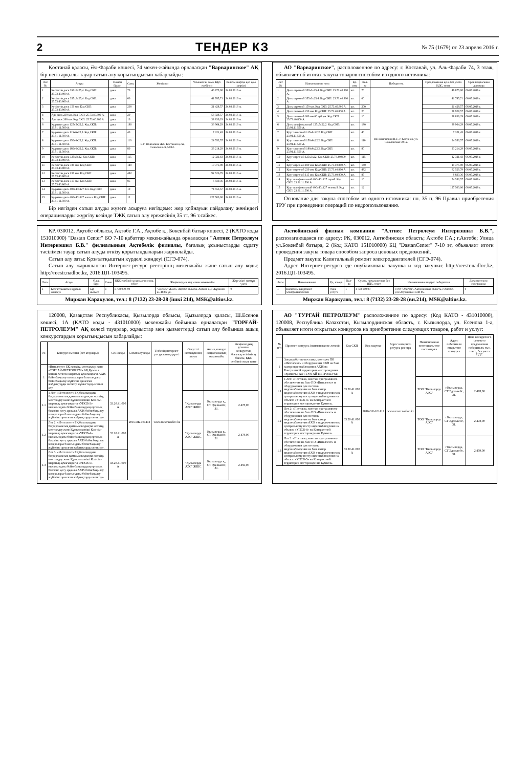2 ТЕНДЕР КЗ № 75 (1679) от 23 апреля 2016 г.
Қостанай қаласы, Әл-Фараби көшесі, 74 мекен-жайында орналасқан "Варваринское" АҚ бір негіз арқылы тауар сатып алу қорытындысын хабарлайды:
| Лот № | Атауы | Өлшем бірлігі | Саны | Жеңімпаз | Ұсынылған сома, ҚҚС есебінсіз | Келісім-шартқа қол қою мерзімі |
| --- | --- | --- | --- | --- | --- | --- |
| 1 | Кесілетін диск 350х3х25,4. Код СКП: 25.73.40.800 А. | дана | 70 | В.Г. Шипилкин ЖК, Қостанай қ-сы, Соколов к-сі, 50/12. | 46 875,00 | 24.03.2016 ж. |
| 2 | Кесілетін диск 355х3х25,4. Код СКП: 25.73.40.800 А. | дана | 60 | | 41 785,71 | 24.03.2016 ж. |
| 3 | Кесілетін диск 150 мм. Код СКП: 25.73.40.800 А. | дана | 200 | | 21 428,57 | 24.03.2016 ж. |
| 4 | Ара диск 230 мм. Код СКП: 25.73.40.800 А. | дана | 20 | | 58 928,57 | 24.03.2016 ж. |
| 5 | Ара диск 260 мм. Код СКП: 25.73.40.800 А. | дана | 10 | | 38 839,29 | 24.03.2016 ж. |
| 6 | Қыратын диск 125х5х22,2. Код СКП: 23.91.11.500 А. | дана | 180 | | 36 964,29 | 24.03.2016 ж. |
| 7 | Қыратын диск 115х6х22,2. Код СКП: 23.91.11.500 А. | дана | 40 | | 7 321,43 | 24.03.2016 ж. |
| 8 | Қыратын диск 150х6х22,2. Код СКП: 23.91.11.500 А. | дана | 110 | | 24 553,57 | 24.03.2016 ж. |
| 9 | Қыратын диск 180х6х22,2. Код СКП: 23.91.11.500 А. | дана | 80 | | 23 214,29 | 24.03.2016 ж. |
| 10 | Кесілетін диск 125х3х22. Код СКП: 25.73.40.800 А. | дана | 115 | | 12 321,43 | 24.03.2016 ж. |
| 11 | Кесілетін диск 180 мм. Код СКП: 25.73.40.800 А. | дана | 140 | | 19 375,00 | 24.03.2016 ж. |
| 12 | Кесілетін диск 230 мм. Код СКП: 25.73.40.800 А. | дана | 482 | | 92 526,79 | 24.03.2016 ж. |
| 13 | Кесілетін диск 115 мм. Код СКП: 25.73.40.800 А. | дана | 85 | | 6 830,36 | 24.03.2016 ж. |
| 14 | Қыратын диск 400х40х127 боз. Код СКП: 23.91.11.500 А. | дана | 10 | | 74 553,57 | 24.03.2016 ж. |
| 15 | Қыратын диск 400х40х127 жасыл. Код СКП: 23.91.11.500 А. | дана | 12 | | 127 500,00 | 24.03.2016 ж. |
Бір негізден сатып алуды жүзеге асыруға негіздеме: жер қойнауын пайдалану жөніндегі операцияларды жүргізу кезінде ТЖҚ сатып алу ережесінің 35 тт. 96 т.сәйкес.
АО "Варваринское", расположенное по адресу: г. Костанай, ул. Аль-Фараби 74, 3 этаж, объявляет об итогах закупа товаров способом из одного источника:
| Лот № | Наименование лота | Ед. изм. | Кол-во | Победитель | Предложенная цена без учета НДС, тенге | Срок подписания договора |
| --- | --- | --- | --- | --- | --- | --- |
| 1 | Диск отрезной 350х3х25,4. Код СКП: 25.73.40.800 А. | шт. | 70 | ИП Шипилкин В.Г., г. Костанай, ул. Соколовская 50/12. | 46 875,00 | 06.05.2016 г. |
| 2 | Диск отрезной 355х3х25,4. Код СКП: 25.73.40.800 А. | шт. | 60 | | 41 785,71 | 06.05.2016 г. |
| 3 | Диск отрезной 150 мм. Код СКП: 25.73.40.800 А. | шт. | 200 | | 21 428,57 | 06.05.2016 г. |
| 4 | Диск пильный 230 мм. Код СКП: 25.73.40.800 А. | шт. | 20 | | 58 928,57 | 06.05.2016 г. |
| 5 | Диск пильный 260 мм 60 зубцов. Код СКП: 25.73.40.800 А. | шт. | 10 | | 38 839,29 | 06.05.2016 г. |
| 6 | Диск шлифовальный 125х5х22,2. Код СКП: 23.91.11.500 А. | шт. | 180 | | 36 964,29 | 06.05.2016 г. |
| 7 | Круг зачистной 115х6х22,2. Код СКП: 23.91.11.500 А. | шт. | 40 | | 7 321,43 | 06.05.2016 г. |
| 8 | Круг зачистной 150х6х22,2. Код СКП: 23.91.11.500 А. | шт. | 110 | | 24 553,57 | 06.05.2016 г. |
| 9 | Круг зачистной 180х6х22,2. Код СКП: 23.91.11.500 А. | шт. | 80 | | 23 214,29 | 06.05.2016 г. |
| 10 | Круг отрезной 125х3х22. Код СКП: 25.73.40.800 А. | шт. | 115 | | 12 321,43 | 06.05.2016 г. |
| 11 | Круг отрезной 180 мм. Код СКП: 25.73.40.800 А. | шт. | 140 | | 19 375,00 | 06.05.2016 г. |
| 12 | Круг отрезной 230 мм. Код СКП: 25.73.40.800 А. | шт. | 482 | | 92 526,79 | 06.05.2016 г. |
| 13 | Круг отрезной 115 мм. Код СКП: 25.73.40.800 А. | шт. | 85 | | 6 830,36 | 06.05.2016 г. |
| 14 | Круг шлифовальный 400х40х127 серый. Код СКП: 23.91.11.500 А. | шт. | 10 | | 74 553,57 | 06.05.2016 г. |
| 15 | Круг шлифовальный 400х40х127 зеленый. Код СКП: 23.91.11.500 А. | шт. | 12 | | 127 500,00 | 06.05.2016 г. |
Основание для закупа способом из одного источника: пп. 35 п. 96 Правил приобретения ТРУ при проведении операций по недропользованию.
ҚР, 030012, Ақтөбе облысы, Ақтөбе Г.А., Ақтөбе қ., Бөкенбай батыр көшесі, 2 (КАТО коды 151010000) "Dastan Center" БО 7-10 қабаттар мекенжайында орналасқан "Алтиес Петролеум Интернэшнл Б.В." филиалының Ақтөбелік филиалы, бағалық ұсыныстарды сұрату тәсілімен тауар сатып алуды өткізу қорытындыларын жариялайды.
Сатып алу заты: Қозғалтқыштың күрделі жөндеуі (СГЭ-074).
Сатып алу жарияланған Интернет-ресурс реестрінің мекенжайы және сатып алу коды: http://reestr.nadloc.kz, 2016.ЦП-103495.
| Лоты | Атауы | Өлш. бірл. | Саны | ҚҚС есебінсіз ұсынылған сома, теңге | Жеңімпаздың атауы мен мекенжайы | Жергіліктi мазмұн үлесі |
| --- | --- | --- | --- | --- | --- | --- |
| 1 | Қозғалтқыштың күрделі жөндеуі | Бір қызмет | 1 | 1 738 000. 00 | "ЭлеРем" ЖШС, Ақтөбе облысы, Ақтөбе қ., Г.Жұбанов к., 48 86 үй. | 0 |
Миржан Каракулов, тел.: 8 (7132) 23-28-28 (ішкі 214), MSK@altius.kz.
Актюбинский филиал компании "Алтиес Петролеум Интернэшнл Б.В.", располагающаяся по адресу: РК, 030012, Актюбинская область; Актобе Г.А.; г.Актобе; Улица ул.Бокенбай батыра, 2 (Код КАТО 151010000) БЦ "DastanCenter" 7-10 эт, объявляет итоги проведения закупа товара способом запроса ценовых предложений.
Предмет закупа: Капитальный ремонт электродвигателей (СГЭ-074).
Адрес Интернет-ресурса где опубликована закупка и код закупки: http://reestr.nadloc.kz, 2016.ЦП-103495.
| Лоты | Наименование | Ед. измер. | Кол-во | Сумма, предложенная без НДС, тенге | Наименования и адрес победителя | Доля местного содержания |
| --- | --- | --- | --- | --- | --- | --- |
| 1 | Капитальный ремонт электродвигателей | Одна услуга | 1 | 1 738 000.00 | ТОО "ЭлеРем", Актюбинская область, г.Актобе, ул.Г.Жубановой д.48 86. | 0 |
Миржан Каракулов, тел.: 8 (7132) 23-28-28 (вн.214), MSK@altius.kz.
120008, Қазақстан Республикасы, Қызылорда облысы, Қызылорда қаласы, Ш.Есенов көшесі, 1А (КАТО коды - 431010000) мекенжайы бойынша орналасқан "ТОРҒАЙ-ПЕТРОЛЕУМ" АҚ келесі тауарлар, жұмыстар мен қызметтерді сатып алу бойынша ашық конкурстардың қорытындысын хабарлайды:
| № | Конкурс нысаны (лот атаулары) | СКП коды | Сатып алу коды | Тізбенің интернет-ресурсының адресі | Әлеуетті жеткізушінің атауы | Ашық конкурс жеңімпазының мекенжайы | Жеңімпаздың ұсынған конкурстық бағалық өтінімінің бағасы, ҚҚС есебінсіз мың теңге |
| --- | --- | --- | --- | --- | --- | --- | --- |
| 1 | «Интеллект» БҚ жеткізу, монтаждау және «ТОРҒАЙ-ПЕТРОЛЕУМ» АҚ Құмкөл кеніші Келісім-шарттық аумағындағы AXIS бейнебақылау камералары базасындағы бейнебақылау жүйесіне арналған жабдықтарды жеткізу жұмыстарды сатып алу | | 2016.ОК-101412 | www.reestr.nadloc.kz | | | |
| 1.1 | 1 Лот: «Интеллект» БҚ базасындағы бағдарламалық қамтамасыздықты жеткізу, монтаждау және Құмкөл кеніші Келісім-шарттық аумағындағы «УПСВ-3» нысанындағы бейнебақылаудың орталық бекетіне қосу арқылы AXIS бейнебақылау камералары базасындағы бейнебақылау жүйесіне арналған жабдықтарды жеткізу». | 33.20.41.000 А | | | "Қызылорда АЭС" ЖШС | Қызылорда қ., СТ Эдельвейс, 31. | 2 478,00 |
| 1.2 | Лот 2: «Интеллект» БҚ базасындағы бағдарламалық қамтамасыздықты жеткізу, монтаждау және Құмкөл кеніші Келісім-шарттық аумағындағы «УПСВ-4» нысанындағы бейнебақылаудың орталық бекетіне қосу арқылы AXIS бейнебақылау камералары базасындағы бейнебақылау жүйесіне арналған жабдықтарды жеткізу». | 33.20.41.000 А | | | "Қызылорда АЭС" ЖШС | Қызылорда қ., СТ Эдельвейс, 31. | 2 478,00 |
| 1.3 | Лот 3: «Интеллект» БҚ базасындағы бағдарламалық қамтамасыздықты жеткізу, монтаждау және Құмкөл кеніші Келісім-шарттық аумағындағы «УПСВ-5» нысанындағы бейнебақылаудың орталық бекетіне қосу арқылы AXIS бейнебақылау камералары базасындағы бейнебақылау жүйесіне арналған жабдықтарды жеткізу». | 33.20.41.000 А | | | "Қызылорда АЭС" ЖШС | Қызылорда қ., СТ Эдельвейс, 31. | 2 459,00 |
АО "ТУРГАЙ ПЕТРОЛЕУМ" расположенное по адресу: (Код КАТО - 431010000), 120008, Республика Казахстан, Кызылординская область, г. Кызылорда, ул. Есенова 1-а, объявляет итоги открытых конкурсов на приобретение следующих товаров, работ и услуг:
| № п/п | Предмет конкурса (наименование лотов): | Код СКП | Код закупки | Адрес интернет-ресурса реестра | Наименования потенциального поставщика | Адрес победителя открытого конкурса | Цена конкурсного ценового предложения победителя, тыс. тенге, без учета НДС |
| --- | --- | --- | --- | --- | --- | --- | --- |
| 1 | Закуп работ по поставке, монтажу ПО «Интеллект» и оборудования СВН на базе камер видеонаблюдения AXIS на Контрактной территории месторождения «Кумколь» АО «ТУРГАЙ-ПЕТРОЛЕУМ» | | 2016.ОК-101412 | www.reestr.nadloc.kz | | | |
| 1.1 | 1 Лот: «Поставка, монтаж программного обеспечения на базе ПО «Интеллект» и оборудования для системы видеонаблюдения на базе камер видеонаблюдения AXIS с подключением к центральному посту видеонаблюдения на объекте «УПСВ-3» на Контрактной территории месторождения Кумколь. | 33.20.41.000 А | | | ТОО "Кызылорда АЭС" | г.Кызылорда, СТ Эдельвейс, 31. | 2 478,00 |
| 1.2 | Лот 2: «Поставка, монтаж программного обеспечения на базе ПО «Интеллект» и оборудования для системы видеонаблюдения на базе камер видеонаблюдения AXIS с подключением к центральному посту видеонаблюдения на объекте «УПСВ-4» на Контрактной территории месторождения Кумколь. | 33.20.41.000 А | | | ТОО "Кызылорда АЭС" | г.Кызылорда, СТ Эдельвейс, 31. | 2 478,00 |
| 1.3 | Лот 3: «Поставка, монтаж программного обеспечения на базе ПО «Интеллект» и оборудования для системы видеонаблюдения на базе камер видеонаблюдения AXIS с подключением к центральному посту видеонаблюдения на объекте «УПСВ-5» на Контрактной территории месторождения Кумколь. | 33.20.41.000 А | | | ТОО "Кызылорда АЭС" | г.Кызылорда, СТ Эдельвейс, 31. | 2 459,00 |